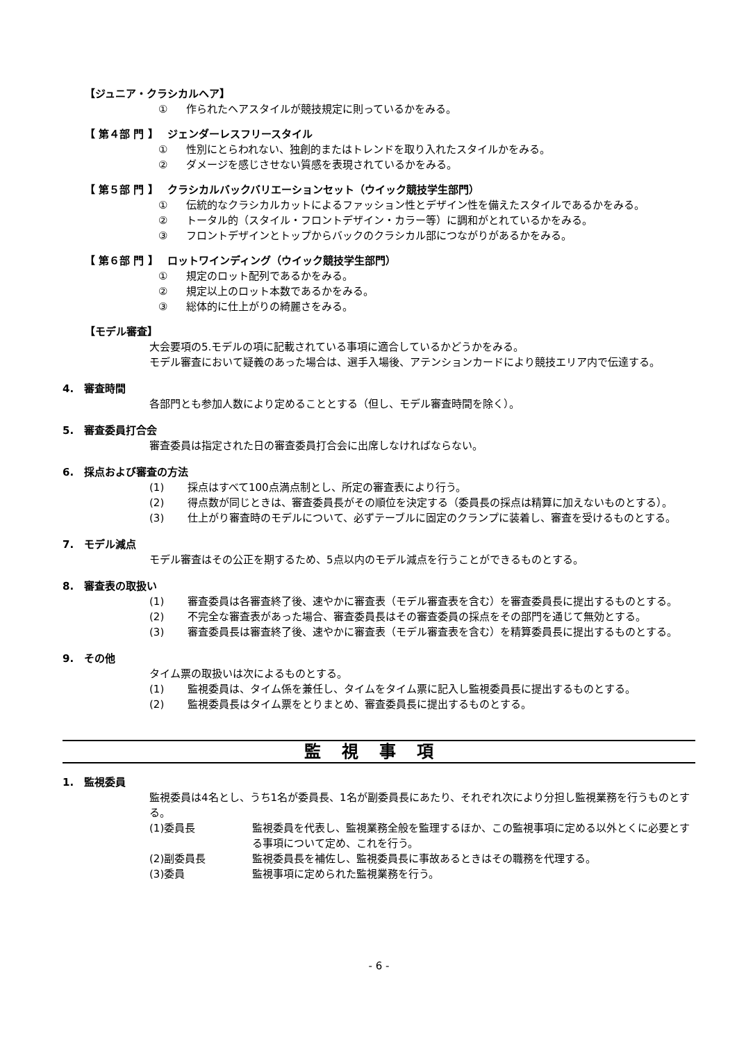【ジュニア・クラシカルヘア】
① 作られたヘアスタイルが競技規定に則っているかをみる。
【 第４部 門 】　 ジェンダーレスフリースタイル
① 性別にとらわれない、独創的またはトレンドを取り入れたスタイルかをみる。
② ダメージを感じさせない質感を表現されているかをみる。
【 第５部 門 】　 クラシカルバックバリエーションセット（ウイック競技学生部門）
① 伝統的なクラシカルカットによるファッション性とデザイン性を備えたスタイルであるかをみる。
② トータル的（スタイル・フロントデザイン・カラー等）に調和がとれているかをみる。
③ フロントデザインとトップからバックのクラシカル部につながりがあるかをみる。
【 第６部 門 】　 ロットワインディング（ウイック競技学生部門）
① 規定のロット配列であるかをみる。
② 規定以上のロット本数であるかをみる。
③ 総体的に仕上がりの綺麗さをみる。
【モデル審査】
大会要項の5.モデルの項に記載されている事項に適合しているかどうかをみる。
モデル審査において疑義のあった場合は、選手入場後、アテンションカードにより競技エリア内で伝達する。
4.　審査時間
各部門とも参加人数により定めることとする（但し、モデル審査時間を除く）。
5.　審査委員打合会
審査委員は指定された日の審査委員打合会に出席しなければならない。
6.　採点および審査の方法
(1) 採点はすべて100点満点制とし、所定の審査表により行う。
(2) 得点数が同じときは、審査委員長がその順位を決定する（委員長の採点は精算に加えないものとする）。
(3) 仕上がり審査時のモデルについて、必ずテーブルに固定のクランプに装着し、審査を受けるものとする。
7.　モデル減点
モデル審査はその公正を期するため、5点以内のモデル減点を行うことができるものとする。
8.　審査表の取扱い
(1) 審査委員は各審査終了後、速やかに審査表（モデル審査表を含む）を審査委員長に提出するものとする。
(2) 不完全な審査表があった場合、審査委員長はその審査委員の採点をその部門を通じて無効とする。
(3) 審査委員長は審査終了後、速やかに審査表（モデル審査表を含む）を精算委員長に提出するものとする。
9.　その他
タイム票の取扱いは次によるものとする。
(1) 監視委員は、タイム係を兼任し、タイムをタイム票に記入し監視委員長に提出するものとする。
(2) 監視委員長はタイム票をとりまとめ、審査委員長に提出するものとする。
監視事項
1.　監視委員
監視委員は4名とし、うち1名が委員長、1名が副委員長にあたり、それぞれ次により分担し監視業務を行うものとする。
(1)委員長 監視委員を代表し、監視業務全般を監理するほか、この監視事項に定める以外とくに必要とする事項について定め、これを行う。
(2)副委員長 監視委員長を補佐し、監視委員長に事故あるときはその職務を代理する。
(3)委員 監視事項に定められた監視業務を行う。
- 6 -